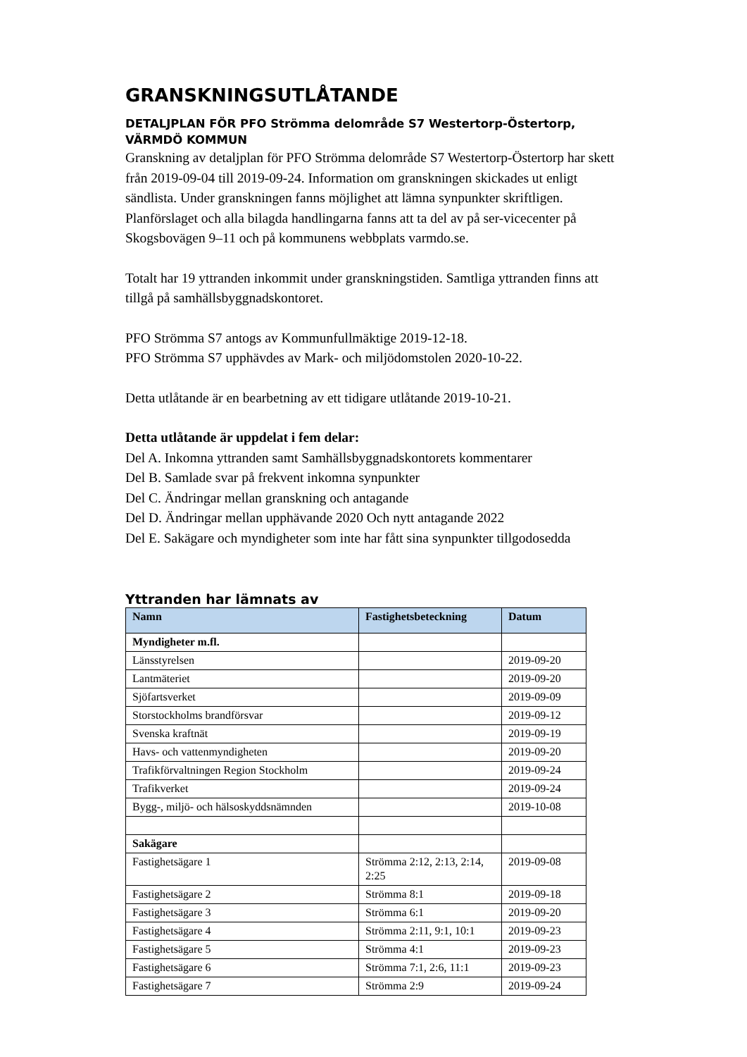GRANSKNINGSUTLÅTANDE
DETALJPLAN FÖR PFO Strömma delområde S7 Westertorp-Östertorp, VÄRMDÖ KOMMUN
Granskning av detaljplan för PFO Strömma delområde S7 Westertorp-Östertorp har skett från 2019-09-04 till 2019-09-24. Information om granskningen skickades ut enligt sändlista. Under granskningen fanns möjlighet att lämna synpunkter skriftligen. Planförslaget och alla bilagda handlingarna fanns att ta del av på ser-vicecenter på Skogsbovägen 9–11 och på kommunens webbplats varmdo.se.
Totalt har 19 yttranden inkommit under granskningstiden. Samtliga yttranden finns att tillgå på samhällsbyggnadskontoret.
PFO Strömma S7 antogs av Kommunfullmäktige 2019-12-18.
PFO Strömma S7 upphävdes av Mark- och miljödomstolen 2020-10-22.
Detta utlåtande är en bearbetning av ett tidigare utlåtande 2019-10-21.
Detta utlåtande är uppdelat i fem delar:
Del A. Inkomna yttranden samt Samhällsbyggnadskontorets kommentarer
Del B. Samlade svar på frekvent inkomna synpunkter
Del C. Ändringar mellan granskning och antagande
Del D. Ändringar mellan upphävande 2020 Och nytt antagande 2022
Del E. Sakägare och myndigheter som inte har fått sina synpunkter tillgodosedda
Yttranden har lämnats av
| Namn | Fastighetsbeteckning | Datum |
| --- | --- | --- |
| Myndigheter m.fl. | | |
| Länsstyrelsen | | 2019-09-20 |
| Lantmäteriet | | 2019-09-20 |
| Sjöfartsverket | | 2019-09-09 |
| Storstockholms brandförsvar | | 2019-09-12 |
| Svenska kraftnät | | 2019-09-19 |
| Havs- och vattenmyndigheten | | 2019-09-20 |
| Trafikförvaltningen Region Stockholm | | 2019-09-24 |
| Trafikverket | | 2019-09-24 |
| Bygg-, miljö- och hälsoskyddsnämnden | | 2019-10-08 |
| Sakägare | | |
| Fastighetsägare 1 | Strömma 2:12, 2:13, 2:14, 2:25 | 2019-09-08 |
| Fastighetsägare 2 | Strömma 8:1 | 2019-09-18 |
| Fastighetsägare 3 | Strömma 6:1 | 2019-09-20 |
| Fastighetsägare 4 | Strömma 2:11, 9:1, 10:1 | 2019-09-23 |
| Fastighetsägare 5 | Strömma 4:1 | 2019-09-23 |
| Fastighetsägare 6 | Strömma 7:1, 2:6, 11:1 | 2019-09-23 |
| Fastighetsägare 7 | Strömma 2:9 | 2019-09-24 |